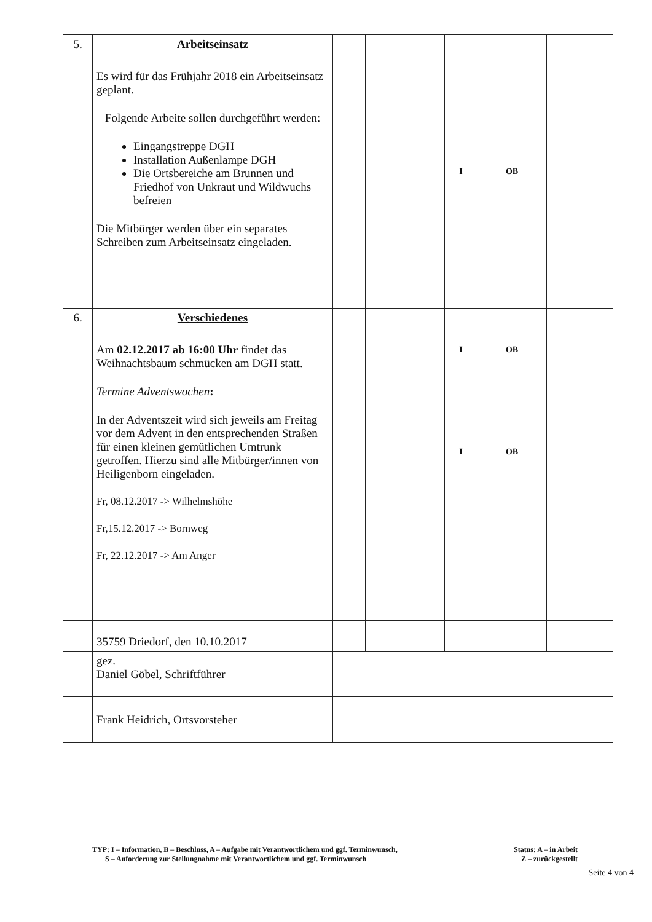| 5. | Arbeitseinsatz Es wird für das Frühjahr 2018 ein Arbeitseinsatz geplant. Folgende Arbeite sollen durchgeführt werden: Eingangstreppe DGH Installation Außenlampe DGH Die Ortsbereiche am Brunnen und Friedhof von Unkraut und Wildwuchs befreien Die Mitbürger werden über ein separates Schreiben zum Arbeitseinsatz eingeladen. | | | | I | OB | |
| 6. | Verschiedenes Am 02.12.2017 ab 16:00 Uhr findet das Weihnachtsbaum schmücken am DGH statt. Termine Adventswochen : In der Adventszeit wird sich jeweils am Freitag vor dem Advent in den entsprechenden Straßen für einen kleinen gemütlichen Umtrunk getroffen. Hierzu sind alle Mitbürger/innen von Heiligenborn eingeladen. Fr, 08.12.2017 -> Wilhelmshöhe Fr,15.12.2017 -> Bornweg Fr, 22.12.2017 -> Am Anger | | | | I I | OB OB | |
| | 35759 Driedorf, den 10.10.2017 | | | | | | |
| | gez. Daniel Göbel, Schriftführer | | | | | | |
| | Frank Heidrich, Ortsvorsteher | | | | | | |
TYP: I – Information, B – Beschluss, A – Aufgabe mit Verantwortlichem und ggf. Terminwunsch, Status: A – in Arbeit
S – Anforderung zur Stellungnahme mit Verantwortlichem und ggf. Terminwunsch Z – zurückgestellt
Seite 4 von 4